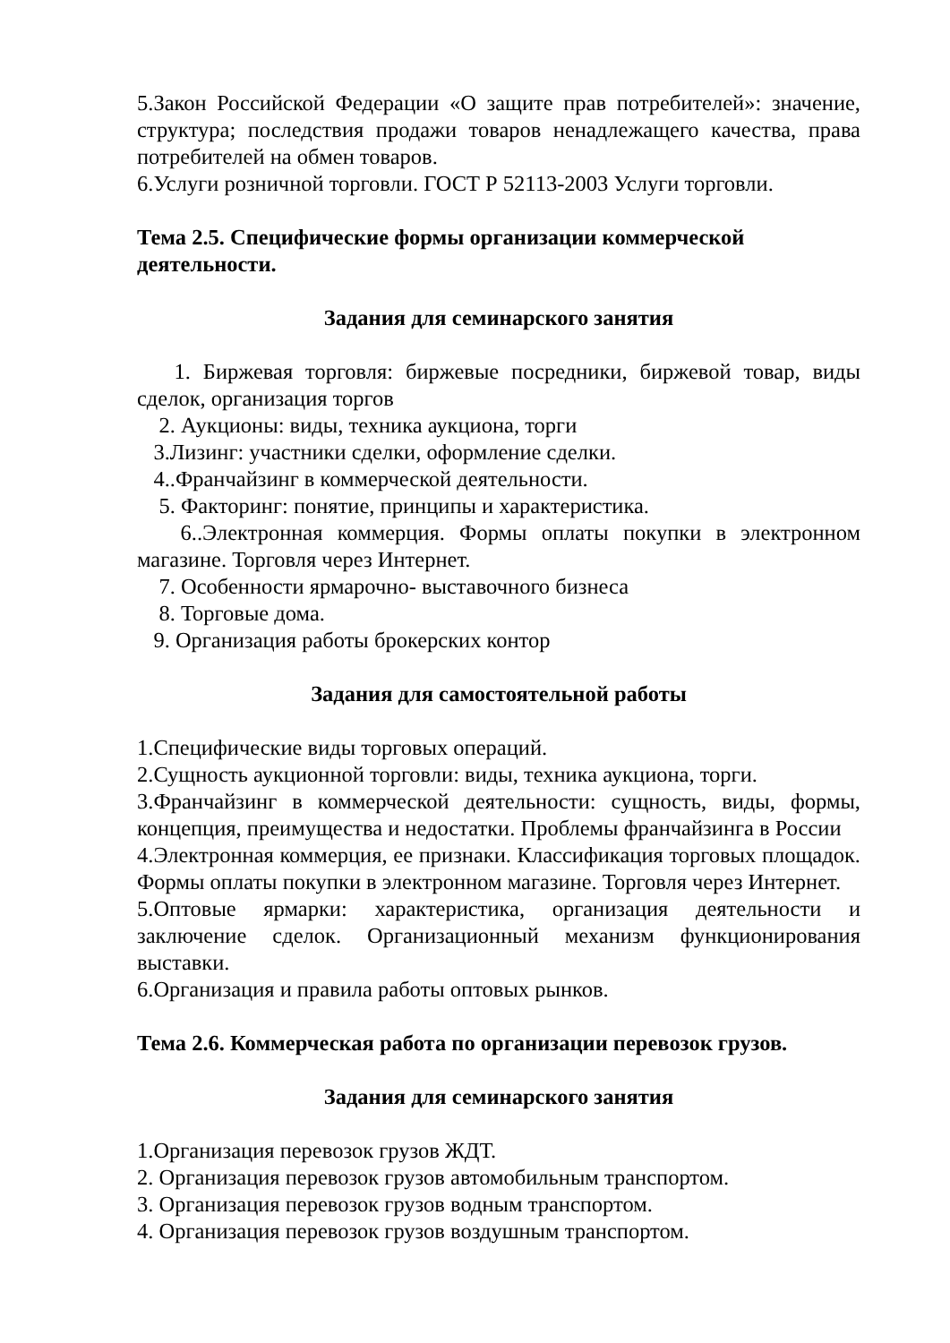5.Закон Российской Федерации «О защите прав потребителей»: значение, структура; последствия продажи товаров ненадлежащего качества, права потребителей на обмен товаров.
6.Услуги розничной торговли. ГОСТ Р 52113-2003 Услуги торговли.
Тема 2.5. Специфические формы организации коммерческой деятельности.
Задания для семинарского занятия
1. Биржевая торговля: биржевые посредники, биржевой товар, виды сделок, организация торгов
2. Аукционы: виды, техника аукциона, торги
3.Лизинг: участники сделки, оформление сделки.
4..Франчайзинг в коммерческой деятельности.
5. Факторинг: понятие, принципы и характеристика.
6..Электронная коммерция. Формы оплаты покупки в электронном магазине. Торговля через Интернет.
7. Особенности ярмарочно- выставочного бизнеса
8. Торговые дома.
9. Организация работы брокерских контор
Задания для самостоятельной работы
1.Специфические виды торговых операций.
2.Сущность аукционной торговли: виды, техника аукциона, торги.
3.Франчайзинг в коммерческой деятельности: сущность, виды, формы, концепция, преимущества и недостатки. Проблемы франчайзинга в России
4.Электронная коммерция, ее признаки. Классификация торговых площадок. Формы оплаты покупки в электронном магазине. Торговля через Интернет.
5.Оптовые ярмарки: характеристика, организация деятельности и заключение сделок. Организационный механизм функционирования выставки.
6.Организация и правила работы оптовых рынков.
Тема 2.6. Коммерческая работа по организации перевозок грузов.
Задания для семинарского занятия
1.Организация перевозок грузов ЖДТ.
2. Организация перевозок грузов автомобильным транспортом.
3. Организация перевозок грузов водным транспортом.
4. Организация перевозок грузов воздушным транспортом.